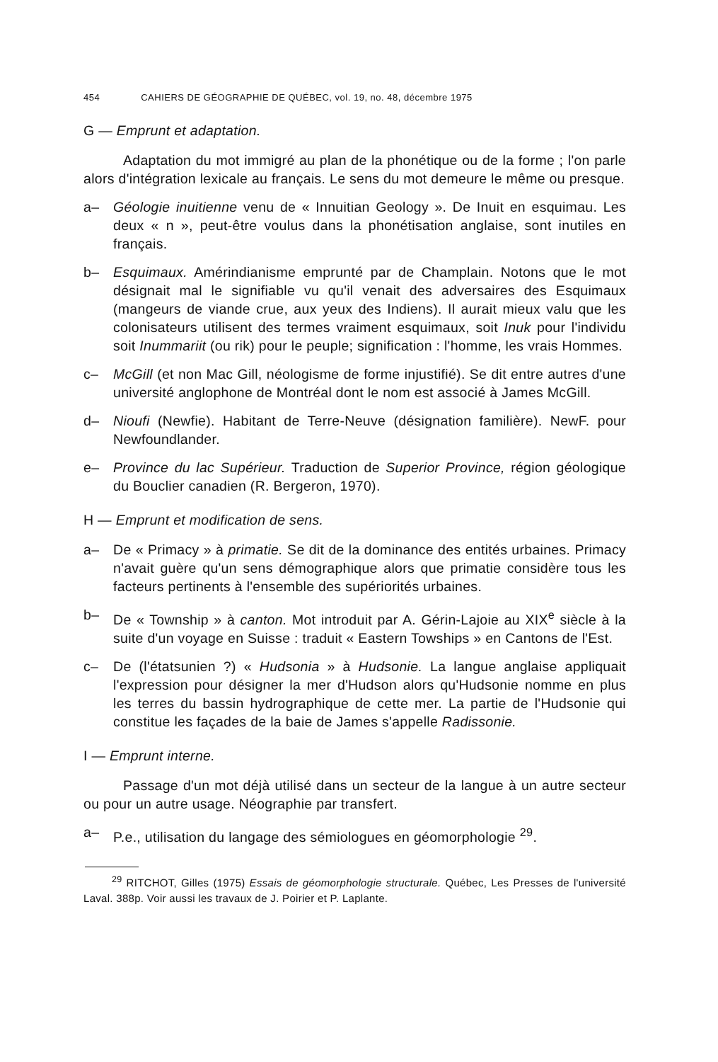454 CAHIERS DE GÉOGRAPHIE DE QUÉBEC, vol. 19, no. 48, décembre 1975
G — Emprunt et adaptation.
Adaptation du mot immigré au plan de la phonétique ou de la forme ; l'on parle alors d'intégration lexicale au français. Le sens du mot demeure le même ou presque.
a– Géologie inuitienne venu de « Innuitian Geology ». De Inuit en esquimau. Les deux « n », peut-être voulus dans la phonétisation anglaise, sont inutiles en français.
b– Esquimaux. Amérindianisme emprunté par de Champlain. Notons que le mot désignait mal le signifiable vu qu'il venait des adversaires des Esquimaux (mangeurs de viande crue, aux yeux des Indiens). Il aurait mieux valu que les colonisateurs utilisent des termes vraiment esquimaux, soit Inuk pour l'individu soit Inummariit (ou rik) pour le peuple; signification : l'homme, les vrais Hommes.
c– McGill (et non Mac Gill, néologisme de forme injustifié). Se dit entre autres d'une université anglophone de Montréal dont le nom est associé à James McGill.
d– Nioufi (Newfie). Habitant de Terre-Neuve (désignation familière). NewF. pour Newfoundlander.
e– Province du lac Supérieur. Traduction de Superior Province, région géologique du Bouclier canadien (R. Bergeron, 1970).
H — Emprunt et modification de sens.
a– De « Primacy » à primatie. Se dit de la dominance des entités urbaines. Primacy n'avait guère qu'un sens démographique alors que primatie considère tous les facteurs pertinents à l'ensemble des supériorités urbaines.
b– De « Township » à canton. Mot introduit par A. Gérin-Lajoie au XIX<sup>e</sup> siècle à la suite d'un voyage en Suisse : traduit « Eastern Towships » en Cantons de l'Est.
c– De (l'étatsunien ?) « Hudsonia » à Hudsonie. La langue anglaise appliquait l'expression pour désigner la mer d'Hudson alors qu'Hudsonie nomme en plus les terres du bassin hydrographique de cette mer. La partie de l'Hudsonie qui constitue les façades de la baie de James s'appelle Radissonie.
I — Emprunt interne.
Passage d'un mot déjà utilisé dans un secteur de la langue à un autre secteur ou pour un autre usage. Néographie par transfert.
a– P.e., utilisation du langage des sémiologues en géomorphologie <sup>29</sup>.
<sup>29</sup> RITCHOT, Gilles (1975) Essais de géomorphologie structurale. Québec, Les Presses de l'université Laval. 388p. Voir aussi les travaux de J. Poirier et P. Laplante.